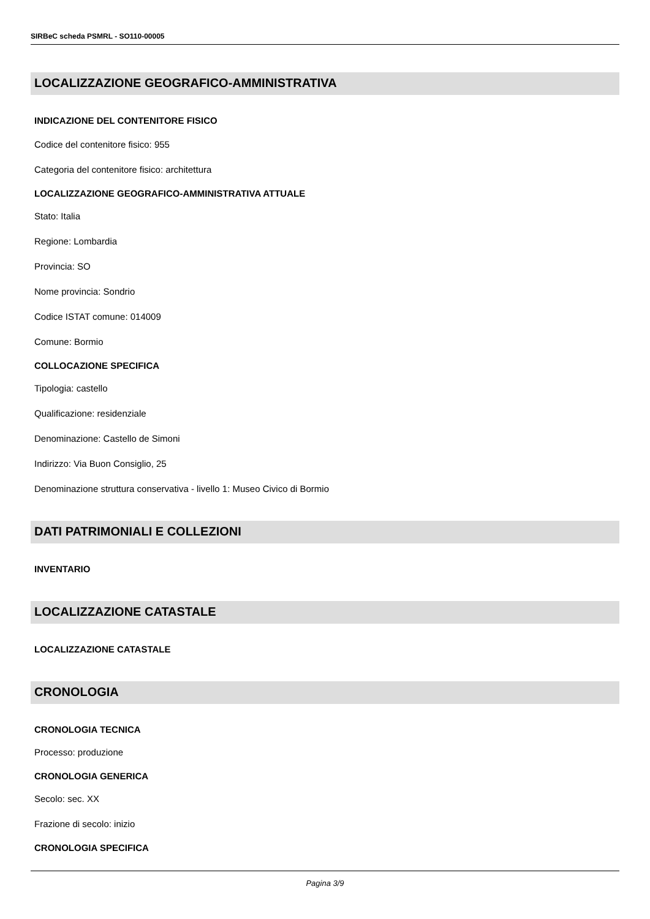SIRBeC scheda PSMRL - SO110-00005
LOCALIZZAZIONE GEOGRAFICO-AMMINISTRATIVA
INDICAZIONE DEL CONTENITORE FISICO
Codice del contenitore fisico: 955
Categoria del contenitore fisico: architettura
LOCALIZZAZIONE GEOGRAFICO-AMMINISTRATIVA ATTUALE
Stato: Italia
Regione: Lombardia
Provincia: SO
Nome provincia: Sondrio
Codice ISTAT comune: 014009
Comune: Bormio
COLLOCAZIONE SPECIFICA
Tipologia: castello
Qualificazione: residenziale
Denominazione: Castello de Simoni
Indirizzo: Via Buon Consiglio, 25
Denominazione struttura conservativa - livello 1: Museo Civico di Bormio
DATI PATRIMONIALI E COLLEZIONI
INVENTARIO
LOCALIZZAZIONE CATASTALE
LOCALIZZAZIONE CATASTALE
CRONOLOGIA
CRONOLOGIA TECNICA
Processo: produzione
CRONOLOGIA GENERICA
Secolo: sec. XX
Frazione di secolo: inizio
CRONOLOGIA SPECIFICA
Pagina 3/9